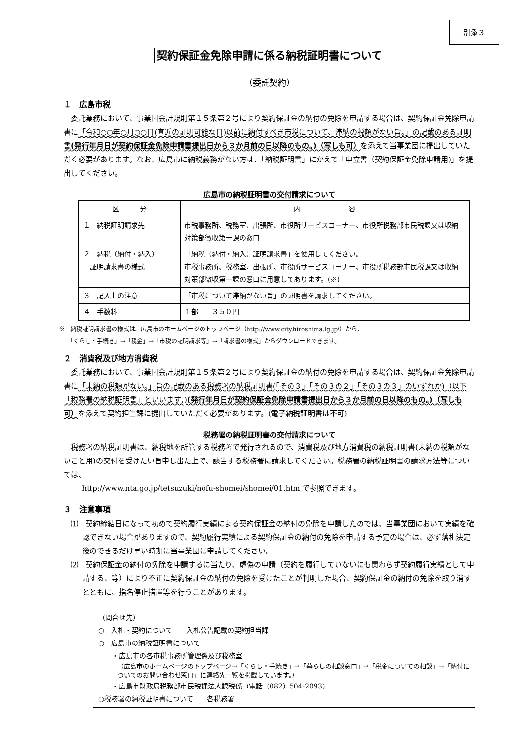別添３
契約保証金免除申請に係る納税証明書について
（委託契約）
１　広島市税
委託業務において、事業団会計規則第１５条第２号により契約保証金の納付の免除を申請する場合は、契約保証金免除申請書に「令和○○年○月○○日(直近の証明可能な日)以前に納付すべき市税について、滞納の税額がない旨。」の記載のある証明書(発行年月日が契約保証金免除申請書提出日から３か月前の日以降のもの。)（写しも可）を添えて当事業団に提出していただく必要があります。なお、広島市に納税義務がない方は、「納税証明書」にかえて「申立書（契約保証金免除申請用)」を提出してください。
広島市の納税証明書の交付請求について
| 区 分 | 内 容 |
| --- | --- |
| １ 納税証明請求先 | 市税事務所、税務室、出張所、市役所サービスコーナー、市役所税務部市民税課又は収納対策部徴収第一課の窓口 |
| ２ 納税（納付・納入） 証明請求書の様式 | 「納税（納付・納入）証明請求書」を使用してください。 市税事務所、税務室、出張所、市役所サービスコーナー、市役所税務部市民税課又は収納対策部徴収第一課の窓口に用意してあります。(※) |
| ３ 記入上の注意 | 「市税について滞納がない旨」の証明書を請求してください。 |
| ４ 手数料 | １部 ３５０円 |
※　納税証明請求書の様式は、広島市のホームページのトップページ（http://www.city.hiroshima.lg.jp/）から、
　　「くらし・手続き」→「税金」→「市税の証明請求等」→「請求書の様式」からダウンロードできます。
２　消費税及び地方消費税
委託業務において、事業団会計規則第１５条第２号により契約保証金の納付の免除を申請する場合は、契約保証金免除申請書に「未納の税額がない。」旨の記載のある税務署の納税証明書(「その３」「その３の２」「その３の３」のいずれか)（以下「税務署の納税証明書」といいます。)(発行年月日が契約保証金免除申請書提出日から３か月前の日以降のもの。)（写しも可）を添えて契約担当課に提出していただく必要があります。(電子納税証明書は不可)
税務署の納税証明書の交付請求について
税務署の納税証明書は、納税地を所管する税務署で発行されるので、消費税及び地方消費税の納税証明書(未納の税額がないこと用)の交付を受けたい旨申し出た上で、該当する税務署に請求してください。税務署の納税証明書の請求方法等については、
http://www.nta.go.jp/tetsuzuki/nofu-shomei/shomei/01.htm で参照できます。
３　注意事項
⑴　契約締結日になって初めて契約履行実績による契約保証金の納付の免除を申請したのでは、当事業団において実績を確認できない場合がありますので、契約履行実績による契約保証金の納付の免除を申請する予定の場合は、必ず落札決定後のできるだけ早い時期に当事業団に申請してください。
⑵　契約保証金の納付の免除を申請するに当たり、虚偽の申請（契約を履行していないにも関わらず契約履行実績として申請する、等）により不正に契約保証金の納付の免除を受けたことが判明した場合、契約保証金の納付の免除を取り消すとともに、指名停止措置等を行うことがあります。
（問合せ先）
○　入札・契約について　　入札公告記載の契約担当課
○　広島市の納税証明書について
　　・広島市の各市税事務所管理係及び税務室
（広島市のホームページのトップページ→「くらし・手続き」→「暮らしの相談窓口」→「税金についての相談」→「納付についてのお問い合わせ窓口」に連絡先一覧を掲載しています。）
　　・広島市財政局税務部市民税課法人課税係（電話（082）504-2093）
○税務署の納税証明書について　　各税務署